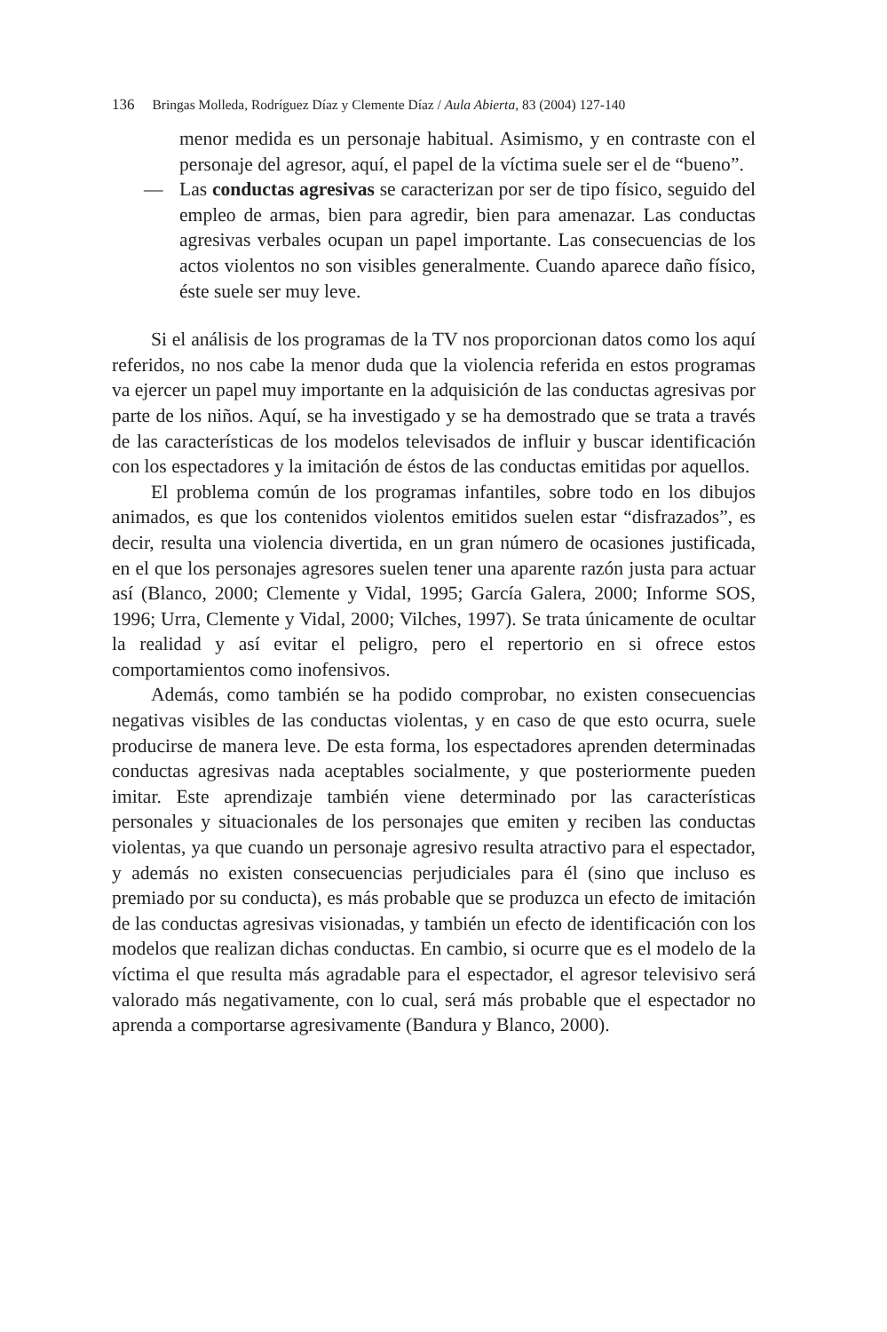136 Bringas Molleda, Rodríguez Díaz y Clemente Díaz / Aula Abierta, 83 (2004) 127-140
menor medida es un personaje habitual. Asimismo, y en contraste con el personaje del agresor, aquí, el papel de la víctima suele ser el de “bueno”.
— Las conductas agresivas se caracterizan por ser de tipo físico, seguido del empleo de armas, bien para agredir, bien para amenazar. Las conductas agresivas verbales ocupan un papel importante. Las consecuencias de los actos violentos no son visibles generalmente. Cuando aparece daño físico, éste suele ser muy leve.
Si el análisis de los programas de la TV nos proporcionan datos como los aquí referidos, no nos cabe la menor duda que la violencia referida en estos programas va ejercer un papel muy importante en la adquisición de las conductas agresivas por parte de los niños. Aquí, se ha investigado y se ha demostrado que se trata a través de las características de los modelos televisados de influir y buscar identificación con los espectadores y la imitación de éstos de las conductas emitidas por aquellos.
El problema común de los programas infantiles, sobre todo en los dibujos animados, es que los contenidos violentos emitidos suelen estar “disfrazados”, es decir, resulta una violencia divertida, en un gran número de ocasiones justificada, en el que los personajes agresores suelen tener una aparente razón justa para actuar así (Blanco, 2000; Clemente y Vidal, 1995; García Galera, 2000; Informe SOS, 1996; Urra, Clemente y Vidal, 2000; Vilches, 1997). Se trata únicamente de ocultar la realidad y así evitar el peligro, pero el repertorio en si ofrece estos comportamientos como inofensivos.
Además, como también se ha podido comprobar, no existen consecuencias negativas visibles de las conductas violentas, y en caso de que esto ocurra, suele producirse de manera leve. De esta forma, los espectadores aprenden determinadas conductas agresivas nada aceptables socialmente, y que posteriormente pueden imitar. Este aprendizaje también viene determinado por las características personales y situacionales de los personajes que emiten y reciben las conductas violentas, ya que cuando un personaje agresivo resulta atractivo para el espectador, y además no existen consecuencias perjudiciales para él (sino que incluso es premiado por su conducta), es más probable que se produzca un efecto de imitación de las conductas agresivas visionadas, y también un efecto de identificación con los modelos que realizan dichas conductas. En cambio, si ocurre que es el modelo de la víctima el que resulta más agradable para el espectador, el agresor televisivo será valorado más negativamente, con lo cual, será más probable que el espectador no aprenda a comportarse agresivamente (Bandura y Blanco, 2000).